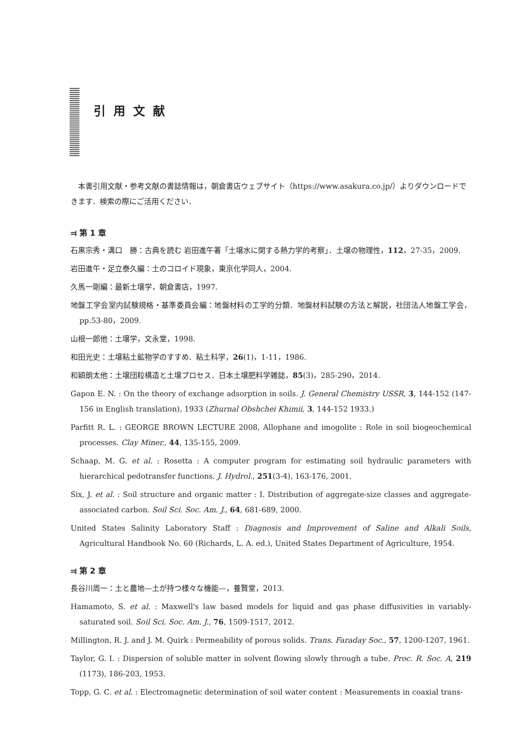引用文献
本書引用文献・参考文献の書誌情報は，朝倉書店ウェブサイト（https://www.asakura.co.jp/）よりダウンロードできます．検索の際にご活用ください．
⫤ 第 1 章
石黒宗秀・溝口　勝：古典を読む 岩田進午著「土壌水に関する熱力学的考察」．土壌の物理性，112，27-35，2009.
岩田進午・足立泰久編：土のコロイド現象，東京化学同人，2004.
久馬一剛編：最新土壌学，朝倉書店，1997.
地盤工学会室内試験規格・基準委員会編：地盤材料の工学的分類．地盤材料試験の方法と解説，社団法人地盤工学会，pp.53-80，2009.
山根一郎他：土壌学，文永堂，1998.
和田光史：土壌粘土鉱物学のすすめ．粘土科学，26(1)，1-11，1986.
和穎朗太他：土壌団粒構造と土壌プロセス．日本土壌肥料学雑誌，85(3)，285-290，2014.
Gapon E. N. : On the theory of exchange adsorption in soils. J. General Chemistry USSR, 3, 144-152 (147-156 in English translation), 1933 (Zhurnal Obshchei Khimii, 3, 144-152 1933.)
Parfitt R. L. : GEORGE BROWN LECTURE 2008, Allophane and imogolite : Role in soil biogeochemical processes. Clay Miner., 44, 135-155, 2009.
Schaap, M. G. et al. : Rosetta : A computer program for estimating soil hydraulic parameters with hierarchical pedotransfer functions. J. Hydrol., 251(3-4), 163-176, 2001.
Six, J. et al. : Soil structure and organic matter : I. Distribution of aggregate-size classes and aggregate-associated carbon. Soil Sci. Soc. Am. J., 64, 681-689, 2000.
United States Salinity Laboratory Staff : Diagnosis and Improvement of Saline and Alkali Soils, Agricultural Handbook No. 60 (Richards, L. A. ed.), United States Department of Agriculture, 1954.
⫤ 第 2 章
長谷川周一：土と農地—土が持つ様々な機能—，養賢堂，2013.
Hamamoto, S. et al. : Maxwell's law based models for liquid and gas phase diffusivities in variably-saturated soil. Soil Sci. Soc. Am. J., 76, 1509-1517, 2012.
Millington, R. J. and J. M. Quirk : Permeability of porous solids. Trans. Faraday Soc., 57, 1200-1207, 1961.
Taylor, G. I. : Dispersion of soluble matter in solvent flowing slowly through a tube. Proc. R. Soc. A, 219 (1173), 186-203, 1953.
Topp, G. C. et al. : Electromagnetic determination of soil water content : Measurements in coaxial trans-